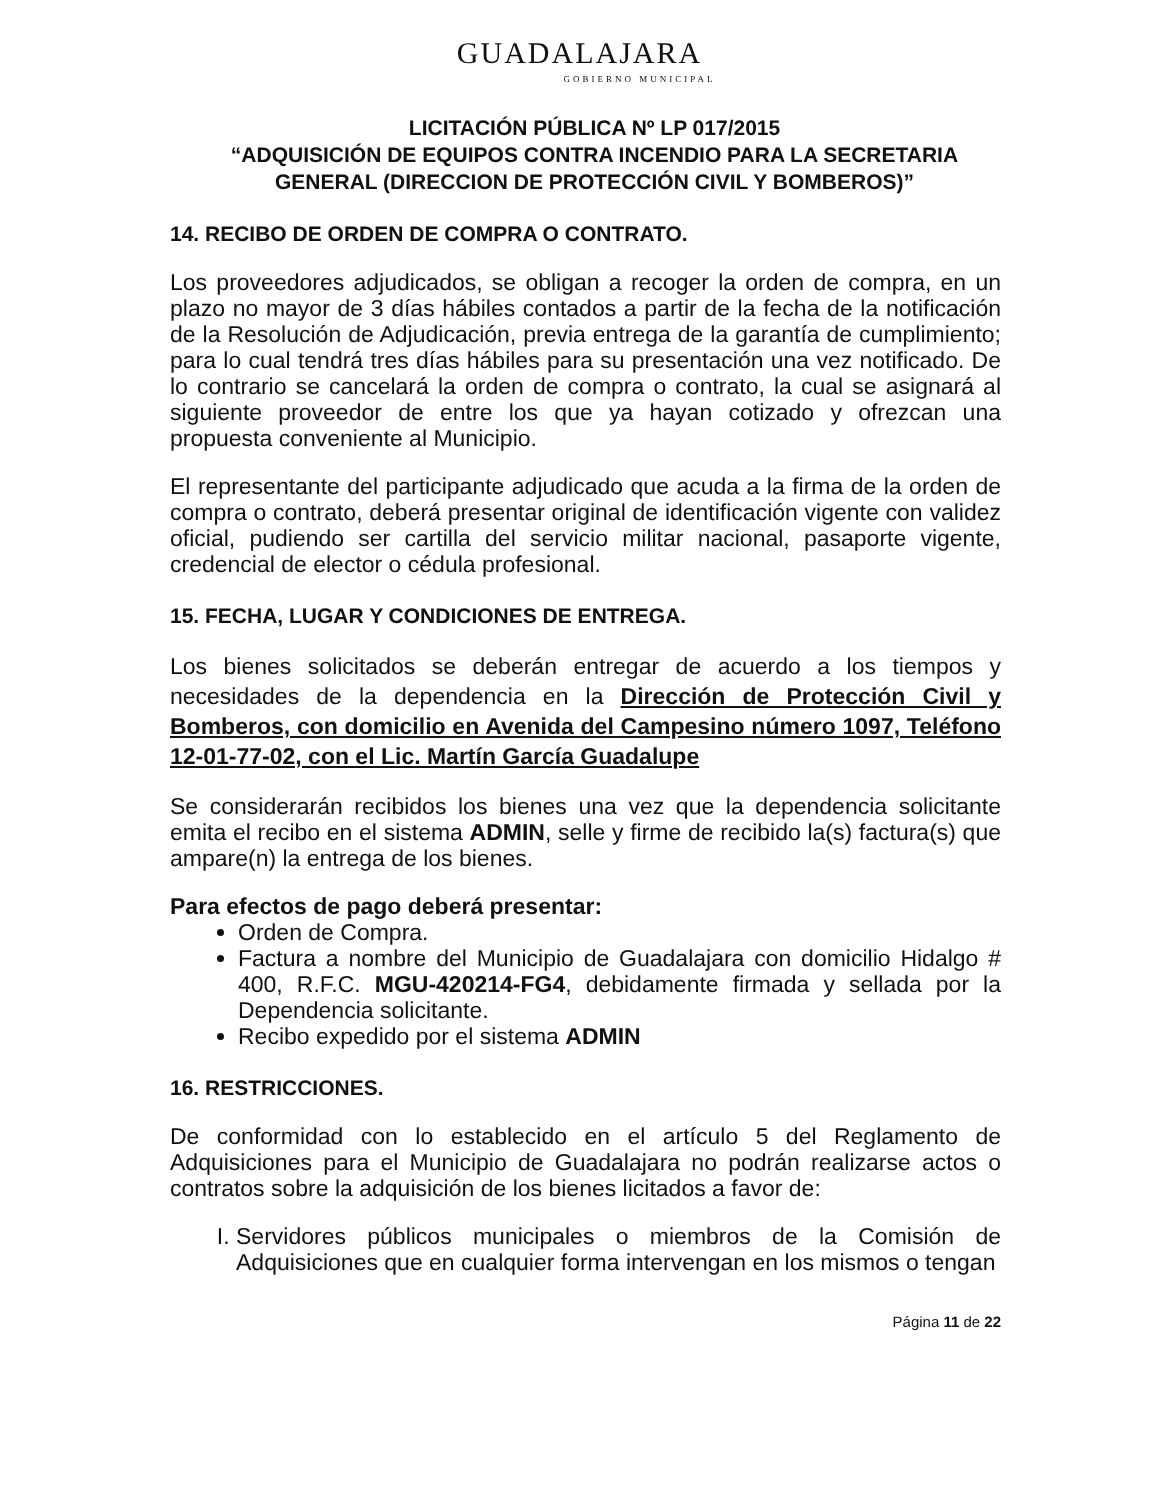GUADALAJARA
GOBIERNO MUNICIPAL
LICITACIÓN PÚBLICA Nº LP 017/2015
“ADQUISICIÓN DE EQUIPOS CONTRA INCENDIO PARA LA SECRETARIA GENERAL (DIRECCION DE PROTECCIÓN CIVIL Y BOMBEROS)”
14. RECIBO DE ORDEN DE COMPRA O CONTRATO.
Los proveedores adjudicados, se obligan a recoger la orden de compra, en un plazo no mayor de 3 días hábiles contados a partir de la fecha de la notificación de la Resolución de Adjudicación, previa entrega de la garantía de cumplimiento; para lo cual tendrá tres días hábiles para su presentación una vez notificado. De lo contrario se cancelará la orden de compra o contrato, la cual se asignará al siguiente proveedor de entre los que ya hayan cotizado y ofrezcan una propuesta conveniente al Municipio.
El representante del participante adjudicado que acuda a la firma de la orden de compra o contrato, deberá presentar original de identificación vigente con validez oficial, pudiendo ser cartilla del servicio militar nacional, pasaporte vigente, credencial de elector o cédula profesional.
15. FECHA, LUGAR Y CONDICIONES DE ENTREGA.
Los bienes solicitados se deberán entregar de acuerdo a los tiempos y necesidades de la dependencia en la Dirección de Protección Civil y Bomberos, con domicilio en Avenida del Campesino número 1097, Teléfono 12-01-77-02, con el Lic. Martín García Guadalupe
Se considerarán recibidos los bienes una vez que la dependencia solicitante emita el recibo en el sistema ADMIN, selle y firme de recibido la(s) factura(s) que ampare(n) la entrega de los bienes.
Para efectos de pago deberá presentar:
Orden de Compra.
Factura a nombre del Municipio de Guadalajara con domicilio Hidalgo # 400, R.F.C. MGU-420214-FG4, debidamente firmada y sellada por la Dependencia solicitante.
Recibo expedido por el sistema ADMIN
16. RESTRICCIONES.
De conformidad con lo establecido en el artículo 5 del Reglamento de Adquisiciones para el Municipio de Guadalajara no podrán realizarse actos o contratos sobre la adquisición de los bienes licitados a favor de:
I. Servidores públicos municipales o miembros de la Comisión de Adquisiciones que en cualquier forma intervengan en los mismos o tengan
Página 11 de 22